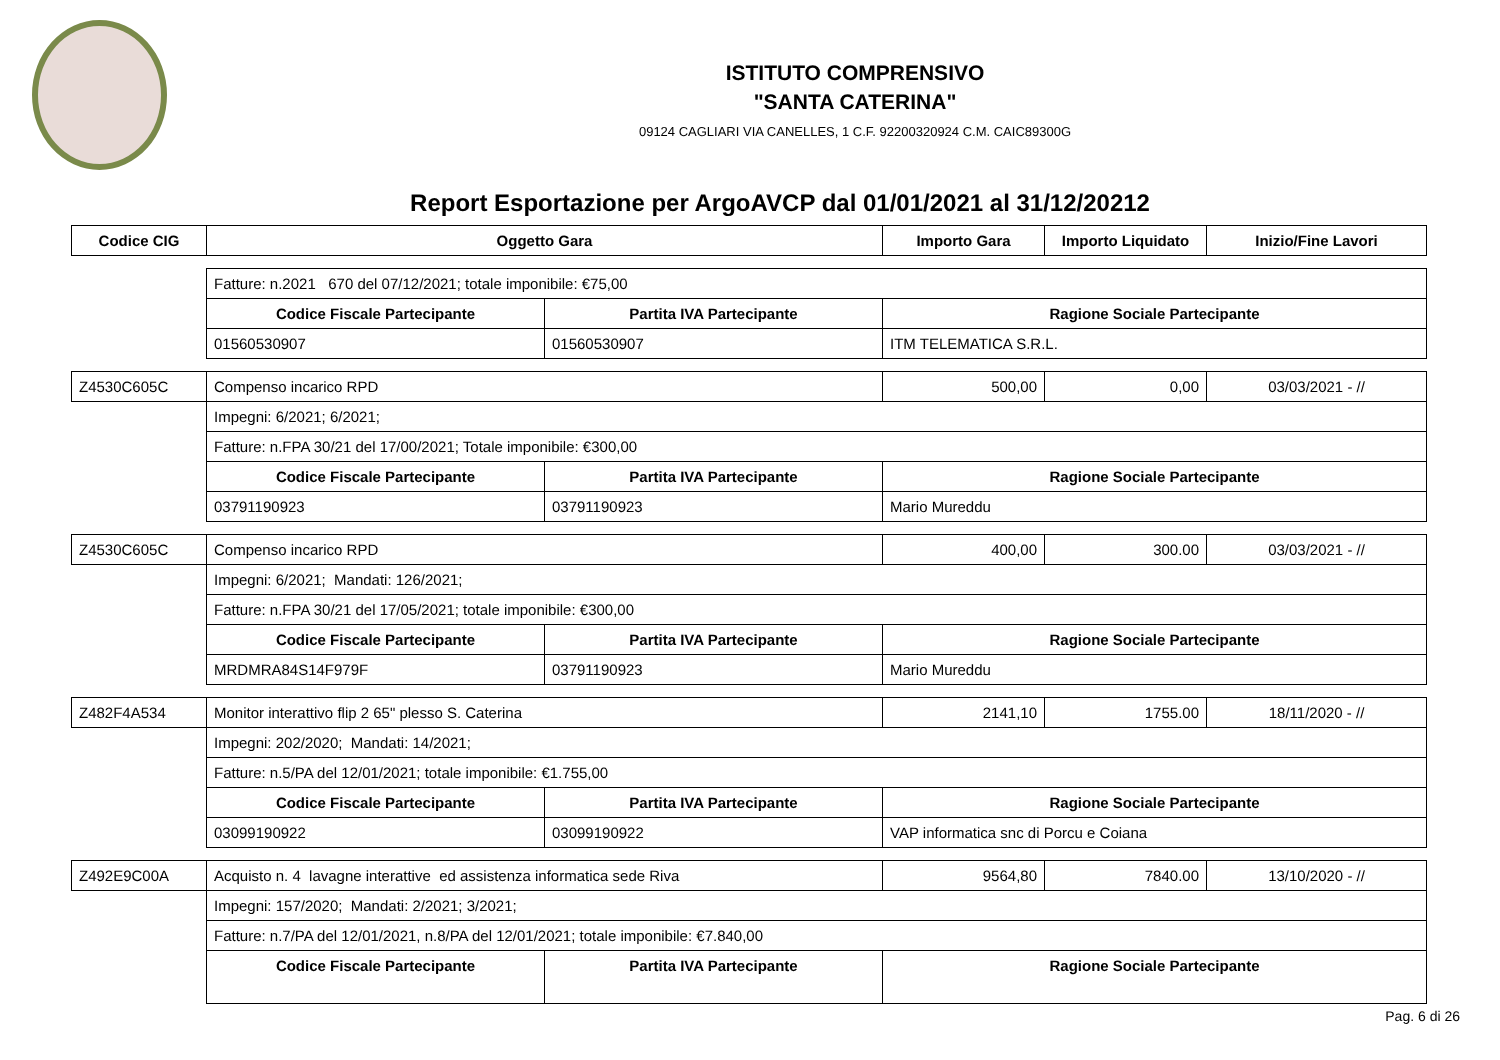ISTITUTO COMPRENSIVO
"SANTA CATERINA"
09124 CAGLIARI VIA CANELLES, 1 C.F. 92200320924 C.M. CAIC89300G
Report Esportazione per ArgoAVCP dal 01/01/2021 al 31/12/20212
| Codice CIG | Oggetto Gara | | Importo Gara | Importo Liquidato | Inizio/Fine Lavori |
| --- | --- | --- | --- | --- | --- |
| | Fatture: n.2021 670 del 07/12/2021; totale imponibile: €75,00 | | | | |
| | Codice Fiscale Partecipante | Partita IVA Partecipante | Ragione Sociale Partecipante | | |
| | 01560530907 | 01560530907 | ITM TELEMATICA S.R.L. | | |
| Z4530C605C | Compenso incarico RPD | | 500,00 | 0,00 | 03/03/2021 - // |
| | Impegni: 6/2021; 6/2021; | | | | |
| | Fatture: n.FPA 30/21 del 17/00/2021; Totale imponibile: €300,00 | | | | |
| | Codice Fiscale Partecipante | Partita IVA Partecipante | Ragione Sociale Partecipante | | |
| | 03791190923 | 03791190923 | Mario Mureddu | | |
| Z4530C605C | Compenso incarico RPD | | 400,00 | 300.00 | 03/03/2021 - // |
| | Impegni: 6/2021; Mandati: 126/2021; | | | | |
| | Fatture: n.FPA 30/21 del 17/05/2021; totale imponibile: €300,00 | | | | |
| | Codice Fiscale Partecipante | Partita IVA Partecipante | Ragione Sociale Partecipante | | |
| | MRDMRA84S14F979F | 03791190923 | Mario Mureddu | | |
| Z482F4A534 | Monitor interattivo flip 2 65" plesso S. Caterina | | 2141,10 | 1755.00 | 18/11/2020 - // |
| | Impegni: 202/2020; Mandati: 14/2021; | | | | |
| | Fatture: n.5/PA del 12/01/2021; totale imponibile: €1.755,00 | | | | |
| | Codice Fiscale Partecipante | Partita IVA Partecipante | Ragione Sociale Partecipante | | |
| | 03099190922 | 03099190922 | VAP informatica snc di Porcu e Coiana | | |
| Z492E9C00A | Acquisto n. 4 lavagne interattive ed assistenza informatica sede Riva | | 9564,80 | 7840.00 | 13/10/2020 - // |
| | Impegni: 157/2020; Mandati: 2/2021; 3/2021; | | | | |
| | Fatture: n.7/PA del 12/01/2021, n.8/PA del 12/01/2021; totale imponibile: €7.840,00 | | | | |
| | Codice Fiscale Partecipante | Partita IVA Partecipante | Ragione Sociale Partecipante | | |
Pag. 6 di 26